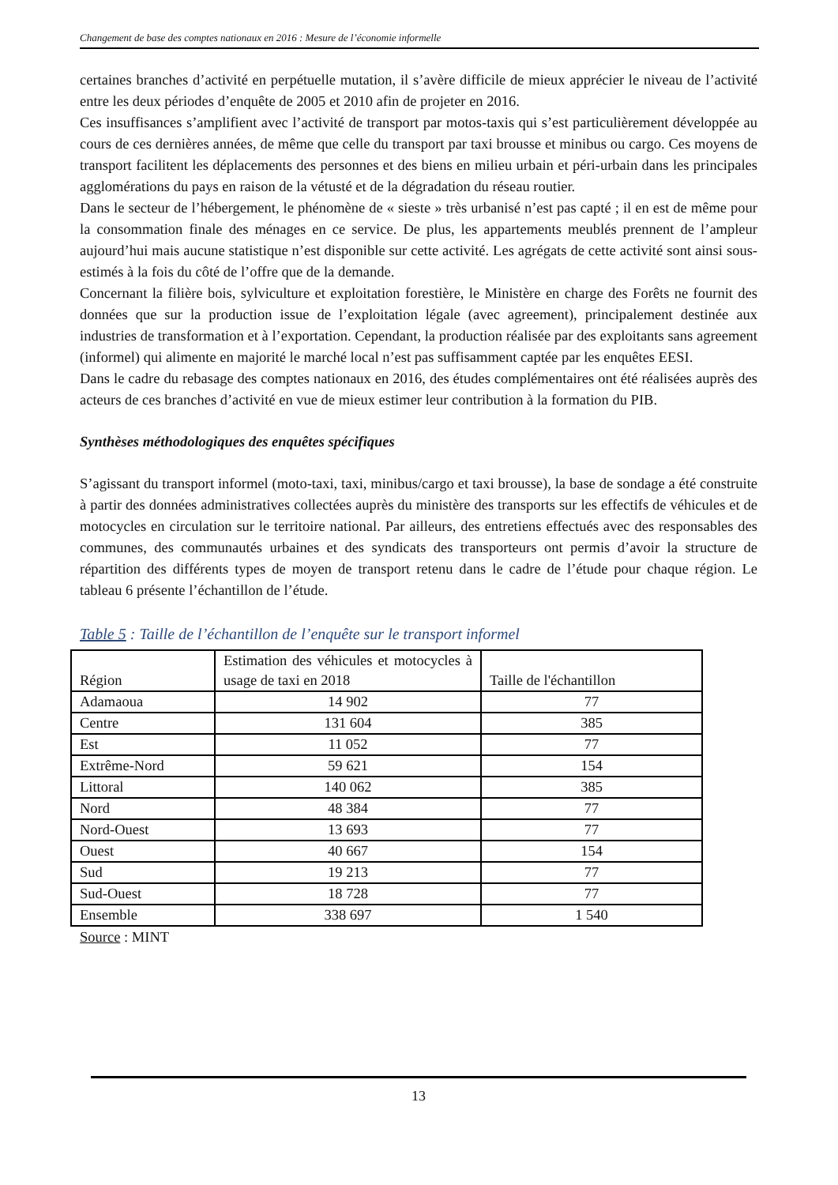Changement de base des comptes nationaux en 2016 : Mesure de l’économie informelle
certaines branches d’activité en perpétuelle mutation, il s’avère difficile de mieux apprécier le niveau de l’activité entre les deux périodes d’enquête de 2005 et 2010 afin de projeter en 2016.
Ces insuffisances s’amplifient avec l’activité de transport par motos-taxis qui s’est particulièrement développée au cours de ces dernières années, de même que celle du transport par taxi brousse et minibus ou cargo. Ces moyens de transport facilitent les déplacements des personnes et des biens en milieu urbain et péri-urbain dans les principales agglomérations du pays en raison de la vétusté et de la dégradation du réseau routier.
Dans le secteur de l’hébergement, le phénomène de « sieste » très urbanisé n’est pas capté ; il en est de même pour la consommation finale des ménages en ce service. De plus, les appartements meublés prennent de l’ampleur aujourd’hui mais aucune statistique n’est disponible sur cette activité. Les agrégats de cette activité sont ainsi sous-estimés à la fois du côté de l’offre que de la demande.
Concernant la filière bois, sylviculture et exploitation forestière, le Ministère en charge des Forêts ne fournit des données que sur la production issue de l’exploitation légale (avec agreement), principalement destinée aux industries de transformation et à l’exportation. Cependant, la production réalisée par des exploitants sans agreement (informel) qui alimente en majorité le marché local n’est pas suffisamment captée par les enquêtes EESI.
Dans le cadre du rebasage des comptes nationaux en 2016, des études complémentaires ont été réalisées auprès des acteurs de ces branches d’activité en vue de mieux estimer leur contribution à la formation du PIB.
Synthèses méthodologiques des enquêtes spécifiques
S’agissant du transport informel (moto-taxi, taxi, minibus/cargo et taxi brousse), la base de sondage a été construite à partir des données administratives collectées auprès du ministère des transports sur les effectifs de véhicules et de motocycles en circulation sur le territoire national. Par ailleurs, des entretiens effectués avec des responsables des communes, des communautés urbaines et des syndicats des transporteurs ont permis d’avoir la structure de répartition des différents types de moyen de transport retenu dans le cadre de l’étude pour chaque région. Le tableau 6 présente l’échantillon de l’étude.
Table 5 : Taille de l’échantillon de l’enquête sur le transport informel
| Région | Estimation des véhicules et motocycles à usage de taxi en 2018 | Taille de l'échantillon |
| --- | --- | --- |
| Adamaoua | 14 902 | 77 |
| Centre | 131 604 | 385 |
| Est | 11 052 | 77 |
| Extrême-Nord | 59 621 | 154 |
| Littoral | 140 062 | 385 |
| Nord | 48 384 | 77 |
| Nord-Ouest | 13 693 | 77 |
| Ouest | 40 667 | 154 |
| Sud | 19 213 | 77 |
| Sud-Ouest | 18 728 | 77 |
| Ensemble | 338 697 | 1 540 |
Source : MINT
13